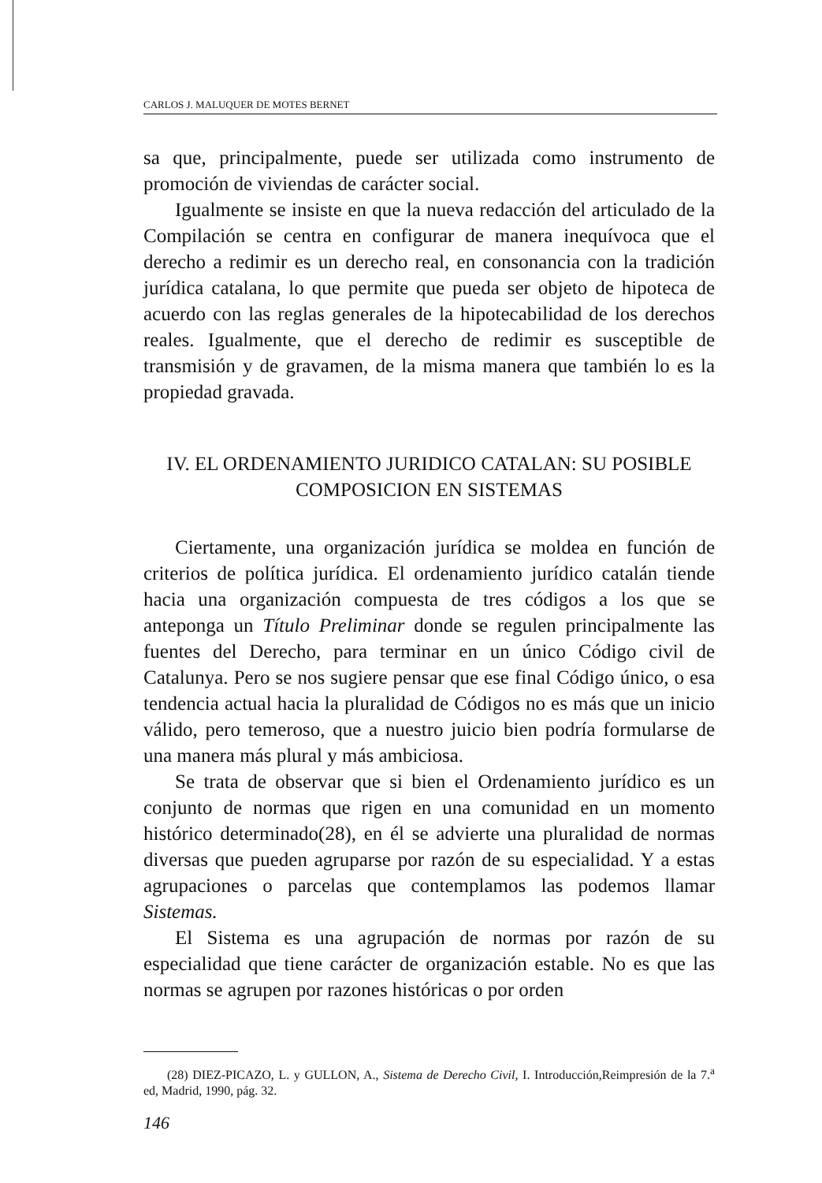CARLOS J. MALUQUER DE MOTES BERNET
sa que, principalmente, puede ser utilizada como instrumento de promoción de viviendas de carácter social.
Igualmente se insiste en que la nueva redacción del articulado de la Compilación se centra en configurar de manera inequívoca que el derecho a redimir es un derecho real, en consonancia con la tradición jurídica catalana, lo que permite que pueda ser objeto de hipoteca de acuerdo con las reglas generales de la hipotecabilidad de los derechos reales. Igualmente, que el derecho de redimir es susceptible de transmisión y de gravamen, de la misma manera que también lo es la propiedad gravada.
IV. EL ORDENAMIENTO JURIDICO CATALAN: SU POSIBLE
COMPOSICION EN SISTEMAS
Ciertamente, una organización jurídica se moldea en función de criterios de política jurídica. El ordenamiento jurídico catalán tiende hacia una organización compuesta de tres códigos a los que se anteponga un Título Preliminar donde se regulen principalmente las fuentes del Derecho, para terminar en un único Código civil de Catalunya. Pero se nos sugiere pensar que ese final Código único, o esa tendencia actual hacia la pluralidad de Códigos no es más que un inicio válido, pero temeroso, que a nuestro juicio bien podría formularse de una manera más plural y más ambiciosa.
Se trata de observar que si bien el Ordenamiento jurídico es un conjunto de normas que rigen en una comunidad en un momento histórico determinado(28), en él se advierte una pluralidad de normas diversas que pueden agruparse por razón de su especialidad. Y a estas agrupaciones o parcelas que contemplamos las podemos llamar Sistemas.
El Sistema es una agrupación de normas por razón de su especialidad que tiene carácter de organización estable. No es que las normas se agrupen por razones históricas o por orden
(28) DIEZ-PICAZO, L. y GULLON, A., Sistema de Derecho Civil, I. Introducción,Reimpresión de la 7.<sup>a</sup> ed, Madrid, 1990, pág. 32.
146